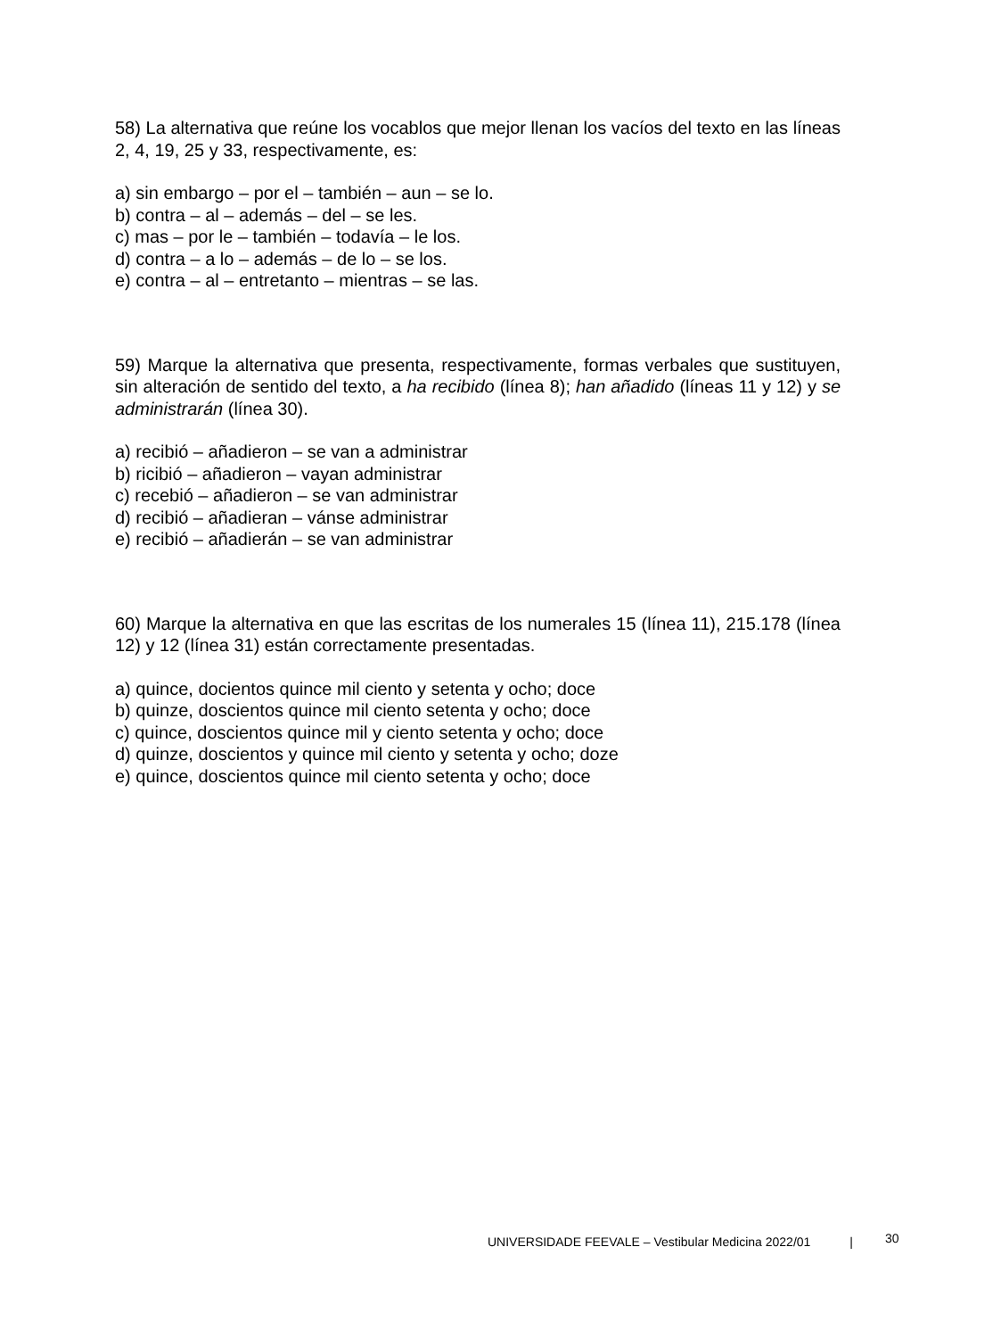58) La alternativa que reúne los vocablos que mejor llenan los vacíos del texto en las líneas 2, 4, 19, 25 y 33, respectivamente, es:
a) sin embargo – por el – también – aun – se lo.
b) contra – al – además – del – se les.
c) mas – por le – también – todavía – le los.
d) contra – a lo – además – de lo – se los.
e) contra – al – entretanto – mientras – se las.
59) Marque la alternativa que presenta, respectivamente, formas verbales que sustituyen, sin alteración de sentido del texto, a ha recibido (línea 8); han añadido (líneas 11 y 12) y se administrarán (línea 30).
a) recibió – añadieron – se van a administrar
b) ricibió – añadieron – vayan administrar
c) recebió – añadieron – se van administrar
d) recibió – añadieran – vánse administrar
e) recibió – añadierán – se van administrar
60) Marque la alternativa en que las escritas de los numerales 15 (línea 11), 215.178 (línea 12) y 12 (línea 31) están correctamente presentadas.
a) quince, docientos quince mil ciento y setenta y ocho; doce
b) quinze, doscientos quince mil ciento setenta y ocho; doce
c) quince, doscientos quince mil y ciento setenta y ocho; doce
d) quinze, doscientos y quince mil ciento y setenta y ocho; doze
e) quince, doscientos quince mil ciento setenta y ocho; doce
UNIVERSIDADE FEEVALE – Vestibular Medicina 2022/01 |
30